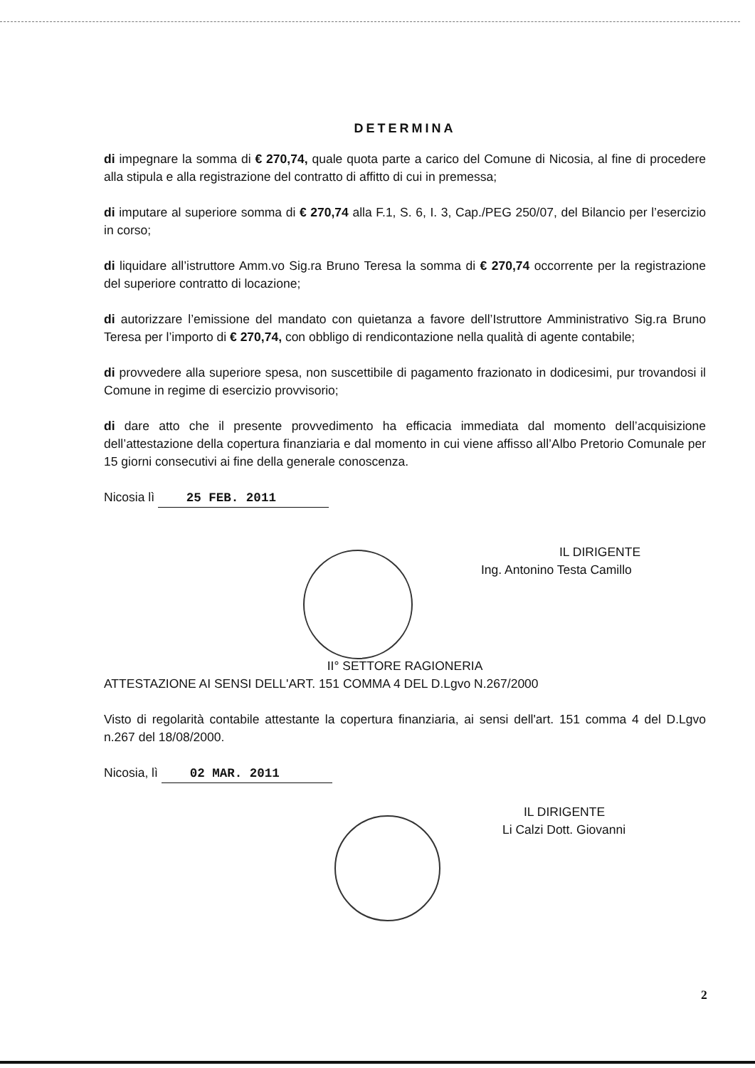DETERMINA
di impegnare la somma di € 270,74, quale quota parte a carico del Comune di Nicosia, al fine di procedere alla stipula e alla registrazione del contratto di affitto di cui in premessa;
di imputare al superiore somma di € 270,74 alla F.1, S. 6, I. 3, Cap./PEG 250/07, del Bilancio per l’esercizio in corso;
di liquidare all’istruttore Amm.vo Sig.ra Bruno Teresa la somma di € 270,74 occorrente per la registrazione del superiore contratto di locazione;
di autorizzare l’emissione del mandato con quietanza a favore dell’Istruttore Amministrativo Sig.ra Bruno Teresa per l’importo di € 270,74, con obbligo di rendicontazione nella qualità di agente contabile;
di provvedere alla superiore spesa, non suscettibile di pagamento frazionato in dodicesimi, pur trovandosi il Comune in regime di esercizio provvisorio;
di dare atto che il presente provvedimento ha efficacia immediata dal momento dell’acquisizione dell’attestazione della copertura finanziaria e dal momento in cui viene affisso all’Albo Pretorio Comunale per 15 giorni consecutivi ai fine della generale conoscenza.
Nicosia lì 25 FEB. 2011
IL DIRIGENTE
Ing. Antonino Testa Camillo
II° SETTORE RAGIONERIA
ATTESTAZIONE AI SENSI DELL'ART. 151 COMMA 4 DEL D.Lgvo N.267/2000
Visto di regolarità contabile attestante la copertura finanziaria, ai sensi dell'art. 151 comma 4 del D.Lgvo n.267 del 18/08/2000.
Nicosia, lì 02 MAR. 2011
IL DIRIGENTE
Li Calzi Dott. Giovanni
2